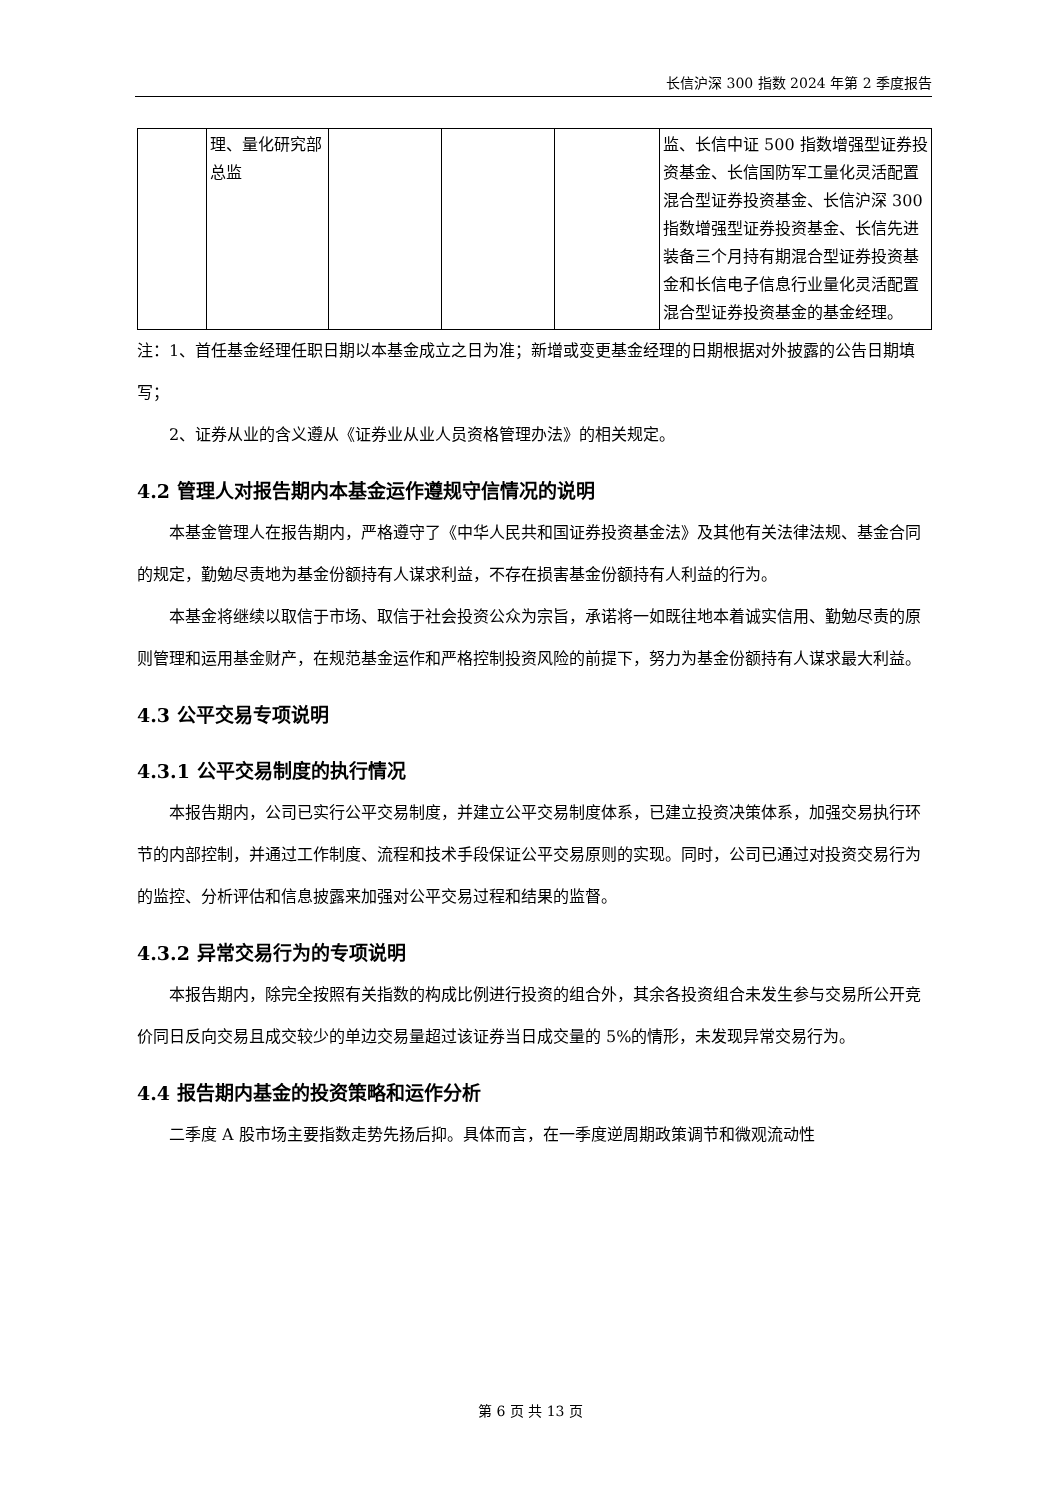长信沪深 300 指数 2024 年第 2 季度报告
| | 理、量化研究部总监 | | | | 监、长信中证 500 指数增强型证券投资基金、长信国防军工量化灵活配置混合型证券投资基金、长信沪深 300 指数增强型证券投资基金、长信先进装备三个月持有期混合型证券投资基金和长信电子信息行业量化灵活配置混合型证券投资基金的基金经理。 |
注：1、首任基金经理任职日期以本基金成立之日为准；新增或变更基金经理的日期根据对外披露的公告日期填写；
2、证券从业的含义遵从《证券业从业人员资格管理办法》的相关规定。
4.2 管理人对报告期内本基金运作遵规守信情况的说明
本基金管理人在报告期内，严格遵守了《中华人民共和国证券投资基金法》及其他有关法律法规、基金合同的规定，勤勉尽责地为基金份额持有人谋求利益，不存在损害基金份额持有人利益的行为。
本基金将继续以取信于市场、取信于社会投资公众为宗旨，承诺将一如既往地本着诚实信用、勤勉尽责的原则管理和运用基金财产，在规范基金运作和严格控制投资风险的前提下，努力为基金份额持有人谋求最大利益。
4.3 公平交易专项说明
4.3.1 公平交易制度的执行情况
本报告期内，公司已实行公平交易制度，并建立公平交易制度体系，已建立投资决策体系，加强交易执行环节的内部控制，并通过工作制度、流程和技术手段保证公平交易原则的实现。同时，公司已通过对投资交易行为的监控、分析评估和信息披露来加强对公平交易过程和结果的监督。
4.3.2 异常交易行为的专项说明
本报告期内，除完全按照有关指数的构成比例进行投资的组合外，其余各投资组合未发生参与交易所公开竞价同日反向交易且成交较少的单边交易量超过该证券当日成交量的 5%的情形，未发现异常交易行为。
4.4 报告期内基金的投资策略和运作分析
二季度 A 股市场主要指数走势先扬后抑。具体而言，在一季度逆周期政策调节和微观流动性
第 6 页 共 13 页